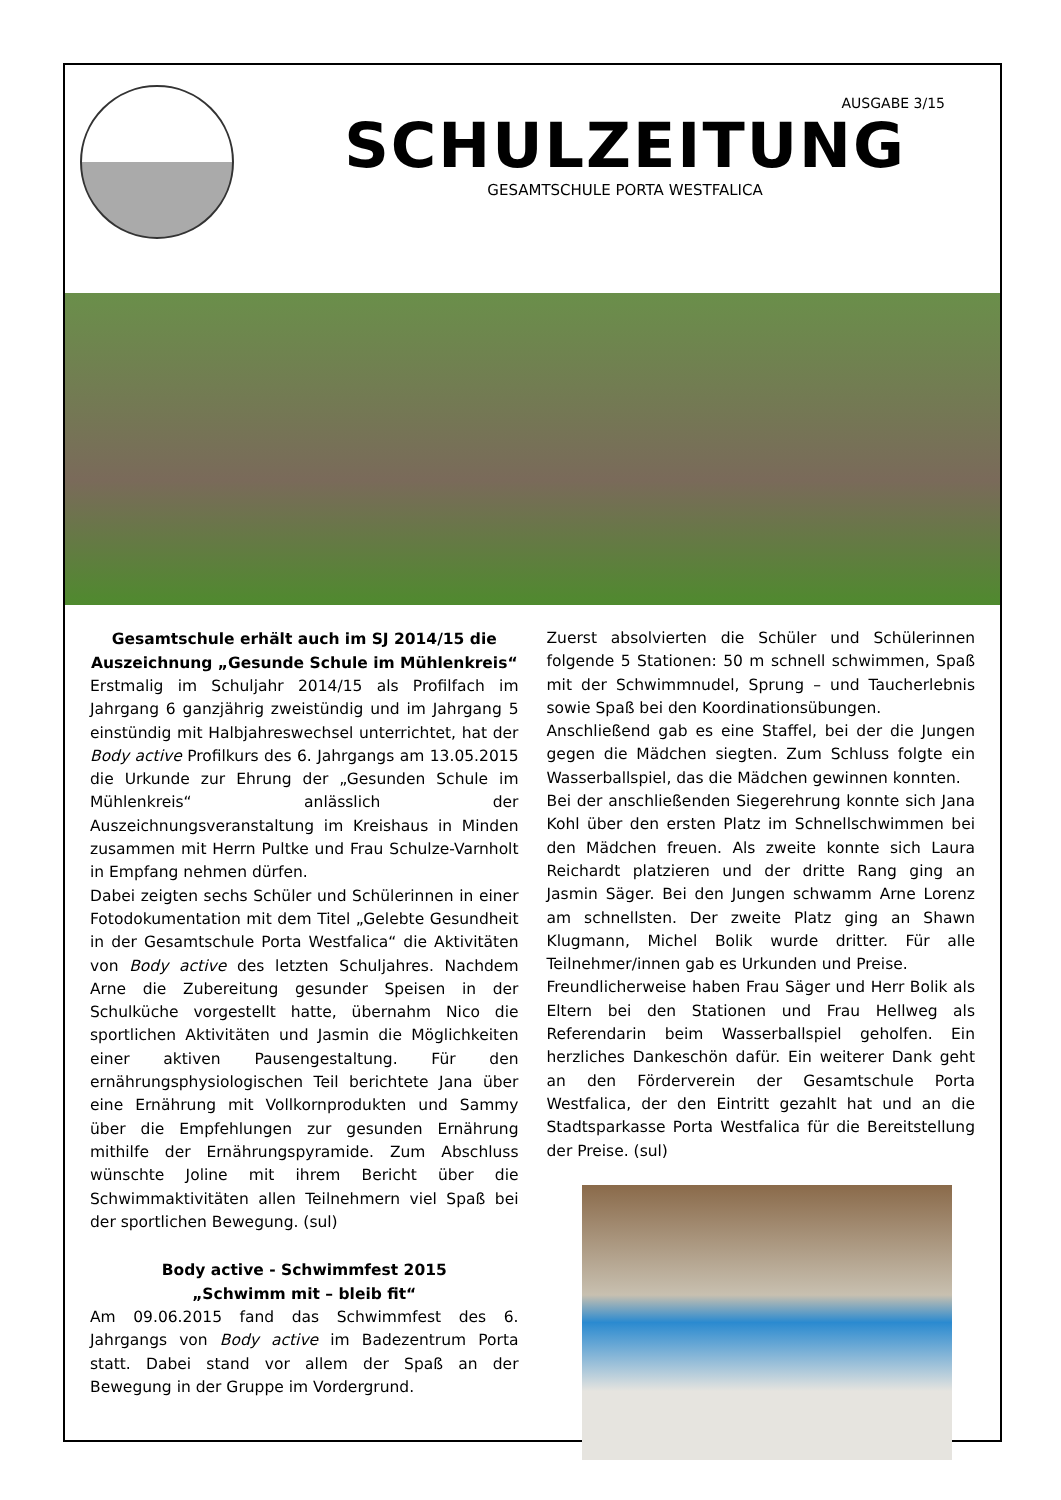AUSGABE 3/15
SCHULZEITUNG
GESAMTSCHULE PORTA WESTFALICA
Gesamtschule erhält auch im SJ 2014/15 die Auszeichnung „Gesunde Schule im Mühlenkreis“
Erstmalig im Schuljahr 2014/15 als Profilfach im Jahrgang 6 ganzjährig zweistündig und im Jahrgang 5 einstündig mit Halbjahreswechsel unterrichtet, hat der Body active Profilkurs des 6. Jahrgangs am 13.05.2015 die Urkunde zur Ehrung der „Gesunden Schule im Mühlenkreis“ anlässlich der Auszeichnungsveranstaltung im Kreishaus in Minden zusammen mit Herrn Pultke und Frau Schulze-Varnholt in Empfang nehmen dürfen.
Dabei zeigten sechs Schüler und Schülerinnen in einer Fotodokumentation mit dem Titel „Gelebte Gesundheit in der Gesamtschule Porta Westfalica“ die Aktivitäten von Body active des letzten Schuljahres. Nachdem Arne die Zubereitung gesunder Speisen in der Schulküche vorgestellt hatte, übernahm Nico die sportlichen Aktivitäten und Jasmin die Möglichkeiten einer aktiven Pausengestaltung. Für den ernährungsphysiologischen Teil berichtete Jana über eine Ernährung mit Vollkornprodukten und Sammy über die Empfehlungen zur gesunden Ernährung mithilfe der Ernährungspyramide. Zum Abschluss wünschte Joline mit ihrem Bericht über die Schwimmaktivitäten allen Teilnehmern viel Spaß bei der sportlichen Bewegung. (sul)
Body active - Schwimmfest 2015
„Schwimm mit – bleib fit“
Am 09.06.2015 fand das Schwimmfest des 6. Jahrgangs von Body active im Badezentrum Porta statt. Dabei stand vor allem der Spaß an der Bewegung in der Gruppe im Vordergrund.
Zuerst absolvierten die Schüler und Schülerinnen folgende 5 Stationen: 50 m schnell schwimmen, Spaß mit der Schwimmnudel, Sprung – und Taucherlebnis sowie Spaß bei den Koordinationsübungen.
Anschließend gab es eine Staffel, bei der die Jungen gegen die Mädchen siegten. Zum Schluss folgte ein Wasserballspiel, das die Mädchen gewinnen konnten.
Bei der anschließenden Siegerehrung konnte sich Jana Kohl über den ersten Platz im Schnellschwimmen bei den Mädchen freuen. Als zweite konnte sich Laura Reichardt platzieren und der dritte Rang ging an Jasmin Säger. Bei den Jungen schwamm Arne Lorenz am schnellsten. Der zweite Platz ging an Shawn Klugmann, Michel Bolik wurde dritter. Für alle Teilnehmer/innen gab es Urkunden und Preise.
Freundlicherweise haben Frau Säger und Herr Bolik als Eltern bei den Stationen und Frau Hellweg als Referendarin beim Wasserballspiel geholfen. Ein herzliches Dankeschön dafür. Ein weiterer Dank geht an den Förderverein der Gesamtschule Porta Westfalica, der den Eintritt gezahlt hat und an die Stadtsparkasse Porta Westfalica für die Bereitstellung der Preise. (sul)